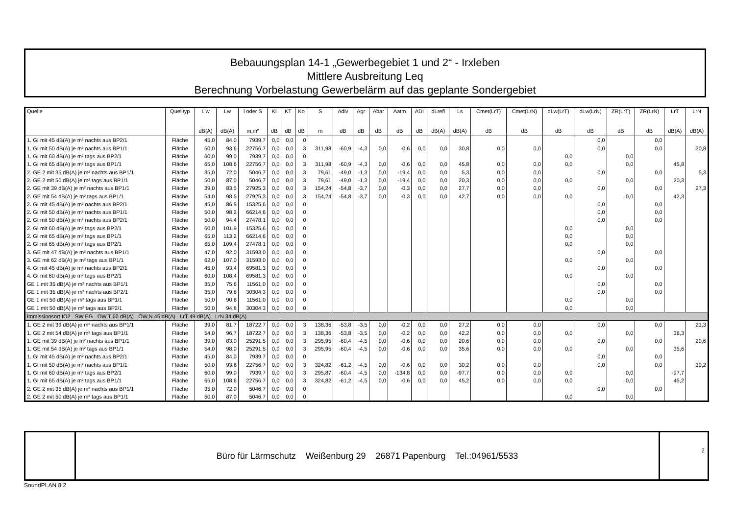Bebauungsplan 14-1 „Gewerbegebiet 1 und 2“ - Irxleben
Mittlere Ausbreitung Leq
Berechnung Vorbelastung Gewerbelärm auf das geplante Sondergebiet
| Quelle | Quelltyp | L'w | Lw | l oder S | KI | KT | Ko | S | Adiv | Agr | Abar | Aatm | ADI | dLrefl | Ls | Cmet(LrT) | Cmet(LrN) | dLw(LrT) | dLw(LrN) | ZR(LrT) | ZR(LrN) | LrT | LrN |
| --- | --- | --- | --- | --- | --- | --- | --- | --- | --- | --- | --- | --- | --- | --- | --- | --- | --- | --- | --- | --- | --- | --- | --- |
| | | dB(A) | dB(A) | m,m² | dB | dB | dB | m | dB | dB | dB | dB | dB | dB(A) | dB(A) | dB | dB | dB | dB | dB | dB | dB(A) | dB(A) |
| 1. GI mit 45 dB(A) je m² nachts aus BP2/1 | Fläche | 45,0 | 84,0 | 7939,7 | 0,0 | 0,0 | 0 | | | | | | | | | | | | 0,0 | | 0,0 | | |
| 1. GI mit 50 dB(A) je m² nachts aus BP1/1 | Fläche | 50,0 | 93,6 | 22756,7 | 0,0 | 0,0 | 3 | 311,98 | -60,9 | -4,3 | 0,0 | -0,6 | 0,0 | 0,0 | 30,8 | 0,0 | 0,0 | | 0,0 | | 0,0 | | 30,8 |
| 1. GI mit 60 dB(A) je m² tags aus BP2/1 | Fläche | 60,0 | 99,0 | 7939,7 | 0,0 | 0,0 | 0 | | | | | | | | | | | 0,0 | | 0,0 | | | |
| 1. GI mit 65 dB(A) je m² tags aus BP1/1 | Fläche | 65,0 | 108,6 | 22756,7 | 0,0 | 0,0 | 3 | 311,98 | -60,9 | -4,3 | 0,0 | -0,6 | 0,0 | 0,0 | 45,8 | 0,0 | 0,0 | 0,0 | | 0,0 | | 45,8 | |
| 2. GE 2 mit 35 dB(A) je m² nachts aus BP1/1 | Fläche | 35,0 | 72,0 | 5046,7 | 0,0 | 0,0 | 3 | 79,61 | -49,0 | -1,3 | 0,0 | -19,4 | 0,0 | 0,0 | 5,3 | 0,0 | 0,0 | | 0,0 | | 0,0 | | 5,3 |
| 2. GE 2 mit 50 dB(A) je m² tags aus BP1/1 | Fläche | 50,0 | 87,0 | 5046,7 | 0,0 | 0,0 | 3 | 79,61 | -49,0 | -1,3 | 0,0 | -19,4 | 0,0 | 0,0 | 20,3 | 0,0 | 0,0 | 0,0 | | 0,0 | | 20,3 | |
| 2. GE mit 39 dB(A) je m² nachts aus BP1/1 | Fläche | 39,0 | 83,5 | 27925,3 | 0,0 | 0,0 | 3 | 154,24 | -54,8 | -3,7 | 0,0 | -0,3 | 0,0 | 0,0 | 27,7 | 0,0 | 0,0 | | 0,0 | | 0,0 | | 27,3 |
| 2. GE mit 54 dB(A) je m² tags aus BP1/1 | Fläche | 54,0 | 98,5 | 27925,3 | 0,0 | 0,0 | 3 | 154,24 | -54,8 | -3,7 | 0,0 | -0,3 | 0,0 | 0,0 | 42,7 | 0,0 | 0,0 | 0,0 | | 0,0 | | 42,3 | |
| 2. GI mit 45 dB(A) je m² nachts aus BP2/1 | Fläche | 45,0 | 86,9 | 15325,6 | 0,0 | 0,0 | 0 | | | | | | | | | | | | 0,0 | | 0,0 | | |
| 2. GI mit 50 dB(A) je m² nachts aus BP1/1 | Fläche | 50,0 | 98,2 | 66214,6 | 0,0 | 0,0 | 0 | | | | | | | | | | | | 0,0 | | 0,0 | | |
| 2. GI mit 50 dB(A) je m² nachts aus BP2/1 | Fläche | 50,0 | 94,4 | 27478,1 | 0,0 | 0,0 | 0 | | | | | | | | | | | | 0,0 | | 0,0 | | |
| 2. GI mit 60 dB(A) je m² tags aus BP2/1 | Fläche | 60,0 | 101,9 | 15325,6 | 0,0 | 0,0 | 0 | | | | | | | | | | | 0,0 | | 0,0 | | | |
| 2. GI mit 65 dB(A) je m² tags aus BP1/1 | Fläche | 65,0 | 113,2 | 66214,6 | 0,0 | 0,0 | 0 | | | | | | | | | | | 0,0 | | 0,0 | | | |
| 2. GI mit 65 dB(A) je m² tags aus BP2/1 | Fläche | 65,0 | 109,4 | 27478,1 | 0,0 | 0,0 | 0 | | | | | | | | | | | 0,0 | | 0,0 | | | |
| 3. GE mit 47 dB(A) je m² nachts aus BP1/1 | Fläche | 47,0 | 92,0 | 31593,0 | 0,0 | 0,0 | 0 | | | | | | | | | | | | 0,0 | | 0,0 | | |
| 3. GE mit 62 dB(A) je m² tags aus BP1/1 | Fläche | 62,0 | 107,0 | 31593,0 | 0,0 | 0,0 | 0 | | | | | | | | | | | 0,0 | | 0,0 | | | |
| 4. GI mit 45 dB(A) je m² nachts aus BP2/1 | Fläche | 45,0 | 93,4 | 69581,3 | 0,0 | 0,0 | 0 | | | | | | | | | | | | 0,0 | | 0,0 | | |
| 4. GI mit 60 dB(A) je m² tags aus BP2/1 | Fläche | 60,0 | 108,4 | 69581,3 | 0,0 | 0,0 | 0 | | | | | | | | | | | 0,0 | | 0,0 | | | |
| GE 1 mit 35 dB(A) je m² nachts aus BP1/1 | Fläche | 35,0 | 75,6 | 11561,0 | 0,0 | 0,0 | 0 | | | | | | | | | | | | 0,0 | | 0,0 | | |
| GE 1 mit 35 dB(A) je m² nachts aus BP2/1 | Fläche | 35,0 | 79,8 | 30304,3 | 0,0 | 0,0 | 0 | | | | | | | | | | | | 0,0 | | 0,0 | | |
| GE 1 mit 50 dB(A) je m² tags aus BP1/1 | Fläche | 50,0 | 90,6 | 11561,0 | 0,0 | 0,0 | 0 | | | | | | | | | | | 0,0 | | 0,0 | | | |
| GE 1 mit 50 dB(A) je m² tags aus BP2/1 | Fläche | 50,0 | 94,8 | 30304,3 | 0,0 | 0,0 | 0 | | | | | | | | | | | 0,0 | | 0,0 | | | |
| Immissionsort IO2 SW EG OW,T 60 dB(A) OW,N 45 dB(A) LrT 49 dB(A) LrN 34 dB(A) | | | | | | | | | | | | | | | | | | | | | | | |
| 1. GE 2 mit 39 dB(A) je m² nachts aus BP1/1 | Fläche | 39,0 | 81,7 | 18722,7 | 0,0 | 0,0 | 3 | 138,36 | -53,8 | -3,5 | 0,0 | -0,2 | 0,0 | 0,0 | 27,2 | 0,0 | 0,0 | | 0,0 | | 0,0 | | 21,3 |
| 1. GE 2 mit 54 dB(A) je m² tags aus BP1/1 | Fläche | 54,0 | 96,7 | 18722,7 | 0,0 | 0,0 | 3 | 138,36 | -53,8 | -3,5 | 0,0 | -0,2 | 0,0 | 0,0 | 42,2 | 0,0 | 0,0 | 0,0 | | 0,0 | | 36,3 | |
| 1. GE mit 39 dB(A) je m² nachts aus BP1/1 | Fläche | 39,0 | 83,0 | 25291,5 | 0,0 | 0,0 | 3 | 295,95 | -60,4 | -4,5 | 0,0 | -0,6 | 0,0 | 0,0 | 20,6 | 0,0 | 0,0 | | 0,0 | | 0,0 | | 20,6 |
| 1. GE mit 54 dB(A) je m² tags aus BP1/1 | Fläche | 54,0 | 98,0 | 25291,5 | 0,0 | 0,0 | 3 | 295,95 | -60,4 | -4,5 | 0,0 | -0,6 | 0,0 | 0,0 | 35,6 | 0,0 | 0,0 | 0,0 | | 0,0 | | 35,6 | |
| 1. GI mit 45 dB(A) je m² nachts aus BP2/1 | Fläche | 45,0 | 84,0 | 7939,7 | 0,0 | 0,0 | 0 | | | | | | | | | | | | 0,0 | | 0,0 | | |
| 1. GI mit 50 dB(A) je m² nachts aus BP1/1 | Fläche | 50,0 | 93,6 | 22756,7 | 0,0 | 0,0 | 3 | 324,82 | -61,2 | -4,5 | 0,0 | -0,6 | 0,0 | 0,0 | 30,2 | 0,0 | 0,0 | | 0,0 | | 0,0 | | 30,2 |
| 1. GI mit 60 dB(A) je m² tags aus BP2/1 | Fläche | 60,0 | 99,0 | 7939,7 | 0,0 | 0,0 | 3 | 295,87 | -60,4 | -4,5 | 0,0 | -134,8 | 0,0 | 0,0 | -97,7 | 0,0 | 0,0 | 0,0 | | 0,0 | | -97,7 | |
| 1. GI mit 65 dB(A) je m² tags aus BP1/1 | Fläche | 65,0 | 108,6 | 22756,7 | 0,0 | 0,0 | 3 | 324,82 | -61,2 | -4,5 | 0,0 | -0,6 | 0,0 | 0,0 | 45,2 | 0,0 | 0,0 | 0,0 | | 0,0 | | 45,2 | |
| 2. GE 2 mit 35 dB(A) je m² nachts aus BP1/1 | Fläche | 35,0 | 72,0 | 5046,7 | 0,0 | 0,0 | 0 | | | | | | | | | | | | 0,0 | | 0,0 | | |
| 2. GE 2 mit 50 dB(A) je m² tags aus BP1/1 | Fläche | 50,0 | 87,0 | 5046,7 | 0,0 | 0,0 | 0 | | | | | | | | | | | 0,0 | | 0,0 | | | |
Büro für Lärmschutz Weißenburg 29 26871 Papenburg Tel.:04961/5533
2
SoundPLAN 8.2